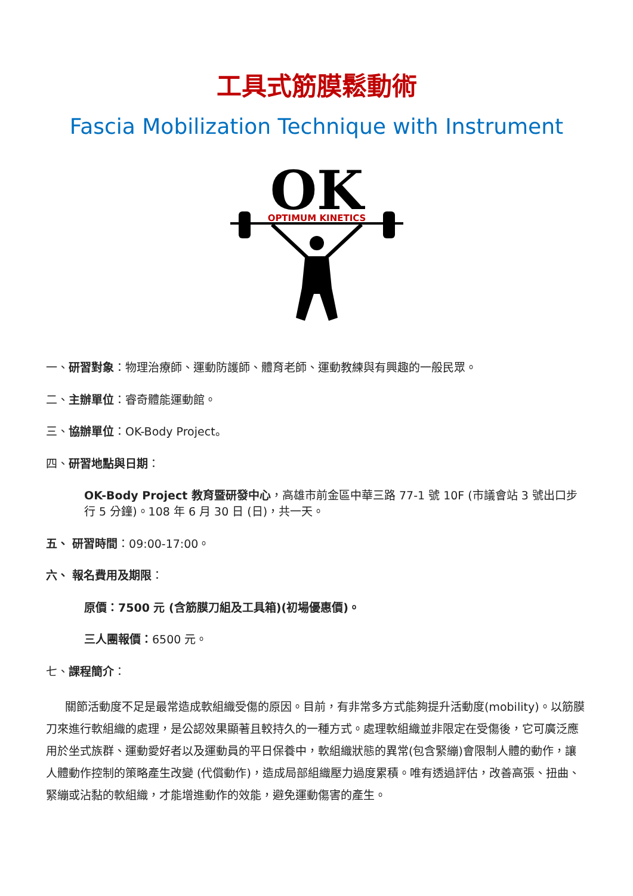工具式筋膜鬆動術
Fascia Mobilization Technique with Instrument
OK
OPTIMUM KINETICS
一、研習對象：物理治療師、運動防護師、體育老師、運動教練與有興趣的一般民眾。
二、主辦單位：睿奇體能運動館。
三、協辦單位：OK-Body Project。
四、研習地點與日期：
OK-Body Project 教育暨研發中心，高雄市前金區中華三路 77-1 號 10F (市議會站 3 號出口步行 5 分鐘)。108 年 6 月 30 日 (日)，共一天。
五、 研習時間：09:00-17:00。
六、 報名費用及期限：
原價：7500 元 (含筋膜刀組及工具箱)(初場優惠價)。
三人團報價：6500 元。
七、課程簡介：
關節活動度不足是最常造成軟組織受傷的原因。目前，有非常多方式能夠提升活動度(mobility)。以筋膜刀來進行軟組織的處理，是公認效果顯著且較持久的一種方式。處理軟組織並非限定在受傷後，它可廣泛應用於坐式族群、運動愛好者以及運動員的平日保養中，軟組織狀態的異常(包含緊繃)會限制人體的動作，讓人體動作控制的策略產生改變 (代償動作)，造成局部組織壓力過度累積。唯有透過評估，改善高張、扭曲、緊繃或沾黏的軟組織，才能增進動作的效能，避免運動傷害的產生。